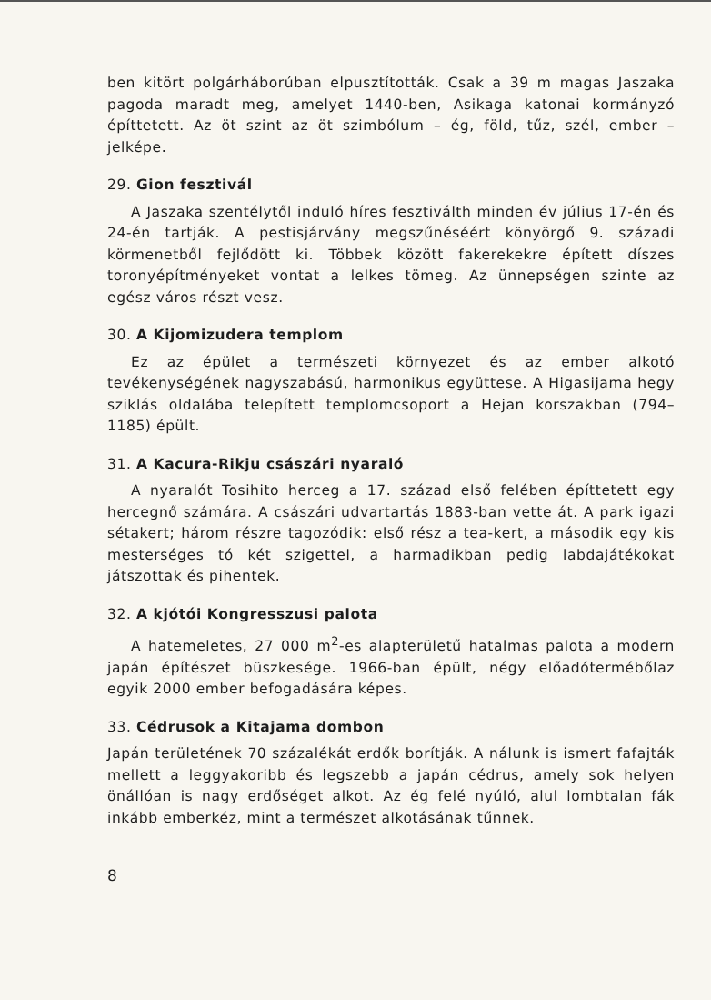ben kitört polgárháborúban elpusztították. Csak a 39 m magas Jaszaka pagoda maradt meg, amelyet 1440-ben, Asikaga katonai kormányzó építtetett. Az öt szint az öt szimbólum – ég, föld, tűz, szél, ember – jelképe.
29. Gion fesztivál
A Jaszaka szentélytől induló híres fesztiválth minden év július 17-én és 24-én tartják. A pestisjárvány megszűnéséért könyörgő 9. századi körmenetből fejlődött ki. Többek között fakerekekre épített díszes toronyépítményeket vontat a lelkes tömeg. Az ünnepségen szinte az egész város részt vesz.
30. A Kijomizudera templom
Ez az épület a természeti környezet és az ember alkotó tevékenységének nagyszabású, harmonikus együttese. A Higasijama hegy sziklás oldalába telepített templomcsoport a Hejan korszakban (794–1185) épült.
31. A Kacura-Rikju császári nyaraló
A nyaralót Tosihito herceg a 17. század első felében építtetett egy hercegnő számára. A császári udvartartás 1883-ban vette át. A park igazi sétakert; három részre tagozódik: első rész a tea-kert, a második egy kis mesterséges tó két szigettel, a harmadikban pedig labdajátékokat játszottak és pihentek.
32. A kjótói Kongresszusi palota
A hatemeletes, 27 000 m<sup>2</sup>-es alapterületű hatalmas palota a modern japán építészet büszkesége. 1966-ban épült, négy előadótermébőlaz egyik 2000 ember befogadására képes.
33. Cédrusok a Kitajama dombon
Japán területének 70 százalékát erdők borítják. A nálunk is ismert fafajták mellett a leggyakoribb és legszebb a japán cédrus, amely sok helyen önállóan is nagy erdőséget alkot. Az ég felé nyúló, alul lombtalan fák inkább emberkéz, mint a természet alkotásának tűnnek.
8